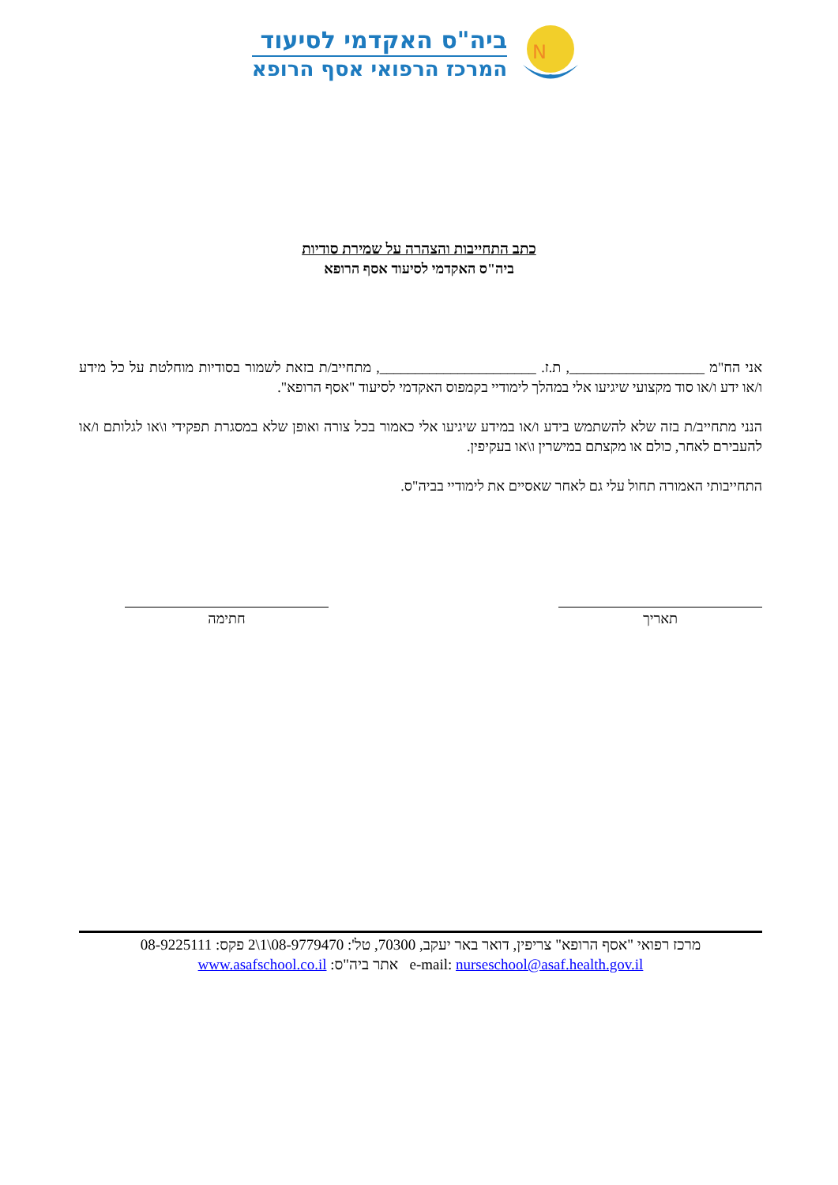N
ביה"ס האקדמי לסיעוד
המרכז הרפואי אסף הרופא
כתב התחייבות והצהרה על שמירת סודיות
ביה"ס האקדמי לסיעוד אסף הרופא
אני הח"מ ___________________, ת.ז. ______________________, מתחייב/ת בזאת לשמור בסודיות מוחלטת על כל מידע ו/או ידע ו/או סוד מקצועי שיגיעו אלי במהלך לימודיי בקמפוס האקדמי לסיעוד "אסף הרופא".
הנני מתחייב/ת בזה שלא להשתמש בידע ו/או במידע שיגיעו אלי כאמור בכל צורה ואופן שלא במסגרת תפקידי ו\או לגלותם ו/או להעבירם לאחר, כולם או מקצתם במישרין ו\או בעקיפין.
התחייבותי האמורה תחול עלי גם לאחר שאסיים את לימודיי בביה"ס.
תאריך חתימה
מרכז רפואי "אסף הרופא" צריפין, דואר באר יעקב, 70300, טל': 08-9779470\1\2 פקס: 08-9225111
e-mail: nurseschool@asaf.health.gov.il אתר ביה"ס: www.asafschool.co.il